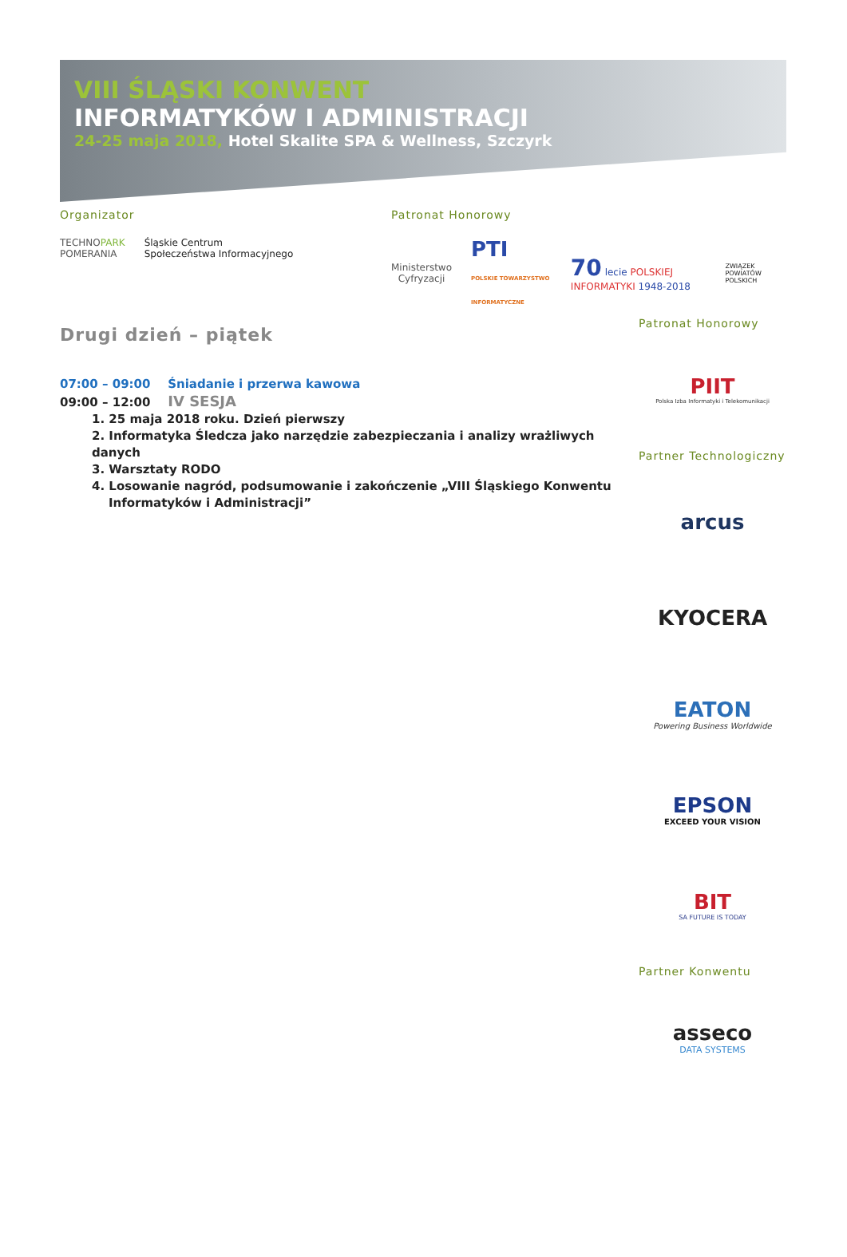VIII ŚLĄSKI KONWENT
INFORMATYKÓW I ADMINISTRACJI
24-25 maja 2018, Hotel Skalite SPA & Wellness, Szczyrk
Organizator
TECHNOPARK
POMERANIA
Śląskie Centrum
Społeczeństwa Informacyjnego
Patronat Honorowy
Ministerstwo
Cyfryzacji
PTI
POLSKIE TOWARZYSTWO INFORMATYCZNE
70 lecie POLSKIEJ INFORMATYKI 1948-2018
ZWIĄZEK POWIATÓW POLSKICH
Drugi dzień – piątek
07:00 – 09:00 Śniadanie i przerwa kawowa
09:00 – 12:00 IV SESJA
1. 25 maja 2018 roku. Dzień pierwszy
2. Informatyka Śledcza jako narzędzie zabezpieczania i analizy wrażliwych danych
3. Warsztaty RODO
4. Losowanie nagród, podsumowanie i zakończenie „VIII Śląskiego Konwentu
Informatyków i Administracji”
Patronat Honorowy
PIIT
Polska Izba Informatyki i Telekomunikacji
Partner Technologiczny
arcus
KYOCERA
EATON
Powering Business Worldwide
EPSON
EXCEED YOUR VISION
BIT
SA FUTURE IS TODAY
Partner Konwentu
asseco
DATA SYSTEMS